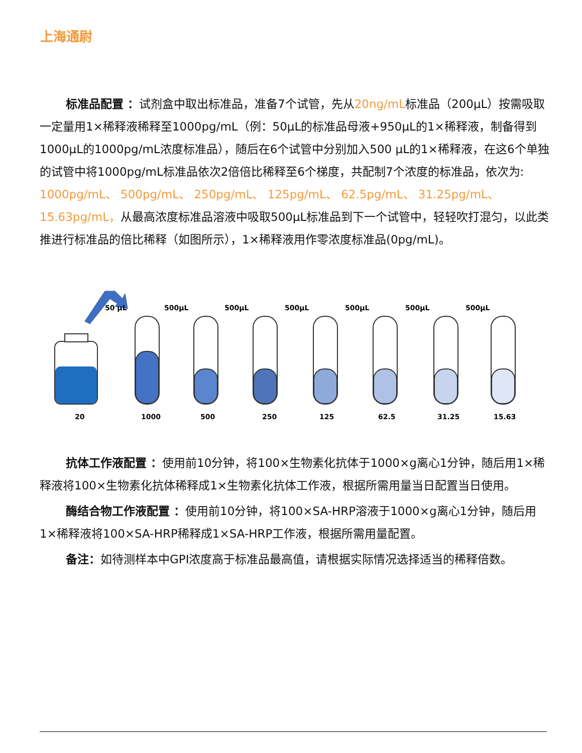上海通尉
标准品配置 ：试剂盒中取出标准品，准备7个试管，先从20ng/mL标准品（200μL）按需吸取一定量用1×稀释液稀释至1000pg/mL（例：50μL的标准品母液+950μL的1×稀释液，制备得到1000μL的1000pg/mL浓度标准品），随后在6个试管中分别加入500 μL的1×稀释液，在这6个单独的试管中将1000pg/mL标准品依次2倍倍比稀释至6个梯度，共配制7个浓度的标准品，依次为: 1000pg/mL、 500pg/mL、 250pg/mL、 125pg/mL、 62.5pg/mL、 31.25pg/mL、 15.63pg/mL，从最高浓度标准品溶液中吸取500μL标准品到下一个试管中，轻轻吹打混匀，以此类推进行标准品的倍比稀释（如图所示），1×稀释液用作零浓度标准品(0pg/mL)。
50 μL
500μL
500μL
500μL
500μL
500μL
500μL
20
1000
500
250
125
62.5
31.25
15.63
抗体工作液配置 ：使用前10分钟，将100×生物素化抗体于1000×g离心1分钟，随后用1×稀释液将100×生物素化抗体稀释成1×生物素化抗体工作液，根据所需用量当日配置当日使用。
酶结合物工作液配置 ：使用前10分钟，将100×SA-HRP溶液于1000×g离心1分钟，随后用1×稀释液将100×SA-HRP稀释成1×SA-HRP工作液，根据所需用量配置。
备注：如待测样本中GPI浓度高于标准品最高值，请根据实际情况选择适当的稀释倍数。